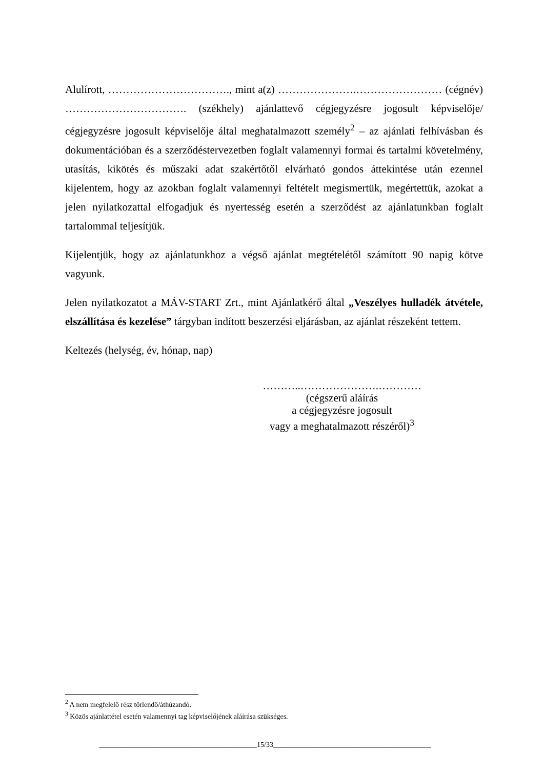Alulírott, ……………………………., mint a(z) ………………….…………………… (cégnév) ……………………………. (székhely) ajánlattevő cégjegyzésre jogosult képviselője/ cégjegyzésre jogosult képviselője által meghatalmazott személy<sup>2</sup> – az ajánlati felhívásban és dokumentációban és a szerződéstervezetben foglalt valamennyi formai és tartalmi követelmény, utasítás, kikötés és műszaki adat szakértőtől elvárható gondos áttekintése után ezennel kijelentem, hogy az azokban foglalt valamennyi feltételt megismertük, megértettük, azokat a jelen nyilatkozattal elfogadjuk és nyertesség esetén a szerződést az ajánlatunkban foglalt tartalommal teljesítjük.
Kijelentjük, hogy az ajánlatunkhoz a végső ajánlat megtételétől számított 90 napig kötve vagyunk.
Jelen nyilatkozatot a MÁV-START Zrt., mint Ajánlatkérő által „Veszélyes hulladék átvétele, elszállítása és kezelése” tárgyban indított beszerzési eljárásban, az ajánlat részeként tettem.
Keltezés (helység, év, hónap, nap)
………..………………….…………
(cégszerű aláírás
a cégjegyzésre jogosult
vagy a meghatalmazott részéről)<sup>3</sup>
<sup>2</sup> A nem megfelelő rész törlendő/áthúzandó.
<sup>3</sup> Közös ajánlattétel esetén valamennyi tag képviselőjének aláírása szükséges.
____________________________________________15/33____________________________________________